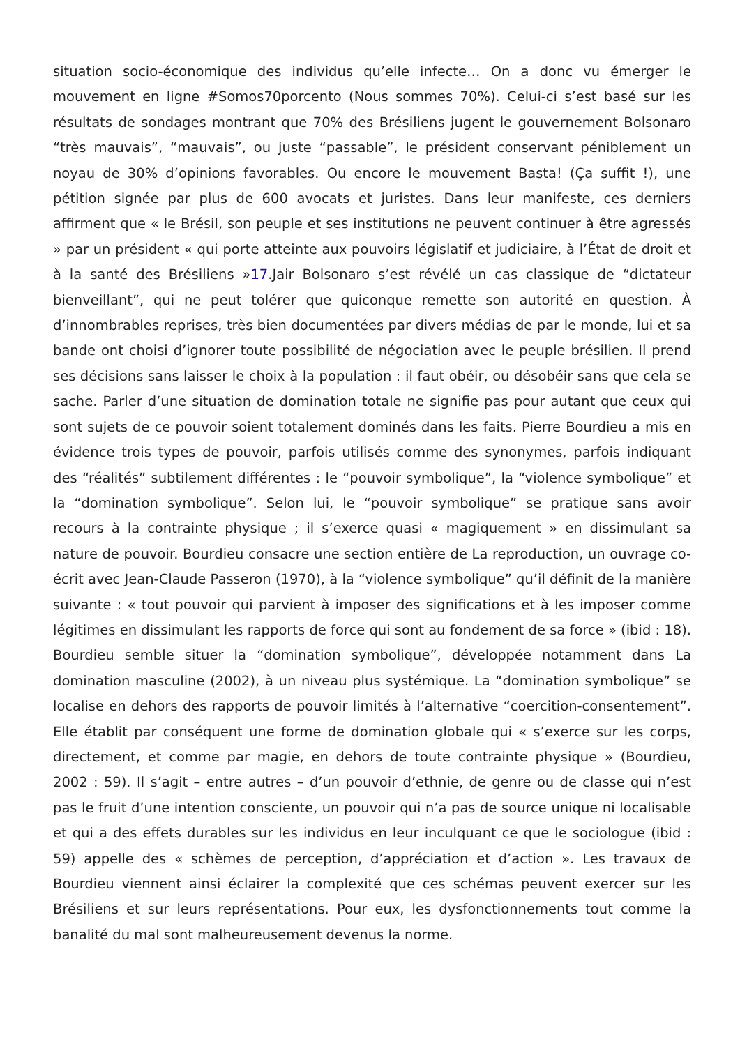situation socio-économique des individus qu’elle infecte… On a donc vu émerger le mouvement en ligne #Somos70porcento (Nous sommes 70%). Celui-ci s’est basé sur les résultats de sondages montrant que 70% des Brésiliens jugent le gouvernement Bolsonaro “très mauvais”, “mauvais”, ou juste “passable”, le président conservant péniblement un noyau de 30% d’opinions favorables. Ou encore le mouvement Basta! (Ça suffit !), une pétition signée par plus de 600 avocats et juristes. Dans leur manifeste, ces derniers affirment que « le Brésil, son peuple et ses institutions ne peuvent continuer à être agressés » par un président « qui porte atteinte aux pouvoirs législatif et judiciaire, à l’État de droit et à la santé des Brésiliens »17.Jair Bolsonaro s’est révélé un cas classique de “dictateur bienveillant”, qui ne peut tolérer que quiconque remette son autorité en question. À d’innombrables reprises, très bien documentées par divers médias de par le monde, lui et sa bande ont choisi d’ignorer toute possibilité de négociation avec le peuple brésilien. Il prend ses décisions sans laisser le choix à la population : il faut obéir, ou désobéir sans que cela se sache. Parler d’une situation de domination totale ne signifie pas pour autant que ceux qui sont sujets de ce pouvoir soient totalement dominés dans les faits. Pierre Bourdieu a mis en évidence trois types de pouvoir, parfois utilisés comme des synonymes, parfois indiquant des “réalités” subtilement différentes : le “pouvoir symbolique”, la “violence symbolique” et la “domination symbolique”. Selon lui, le “pouvoir symbolique” se pratique sans avoir recours à la contrainte physique ; il s’exerce quasi « magiquement » en dissimulant sa nature de pouvoir. Bourdieu consacre une section entière de La reproduction, un ouvrage co-écrit avec Jean-Claude Passeron (1970), à la “violence symbolique” qu’il définit de la manière suivante : « tout pouvoir qui parvient à imposer des significations et à les imposer comme légitimes en dissimulant les rapports de force qui sont au fondement de sa force » (ibid : 18). Bourdieu semble situer la “domination symbolique”, développée notamment dans La domination masculine (2002), à un niveau plus systémique. La “domination symbolique” se localise en dehors des rapports de pouvoir limités à l’alternative “coercition-consentement”. Elle établit par conséquent une forme de domination globale qui « s’exerce sur les corps, directement, et comme par magie, en dehors de toute contrainte physique » (Bourdieu, 2002 : 59). Il s’agit – entre autres – d’un pouvoir d’ethnie, de genre ou de classe qui n’est pas le fruit d’une intention consciente, un pouvoir qui n’a pas de source unique ni localisable et qui a des effets durables sur les individus en leur inculquant ce que le sociologue (ibid : 59) appelle des « schèmes de perception, d’appréciation et d’action ». Les travaux de Bourdieu viennent ainsi éclairer la complexité que ces schémas peuvent exercer sur les Brésiliens et sur leurs représentations. Pour eux, les dysfonctionnements tout comme la banalité du mal sont malheureusement devenus la norme.